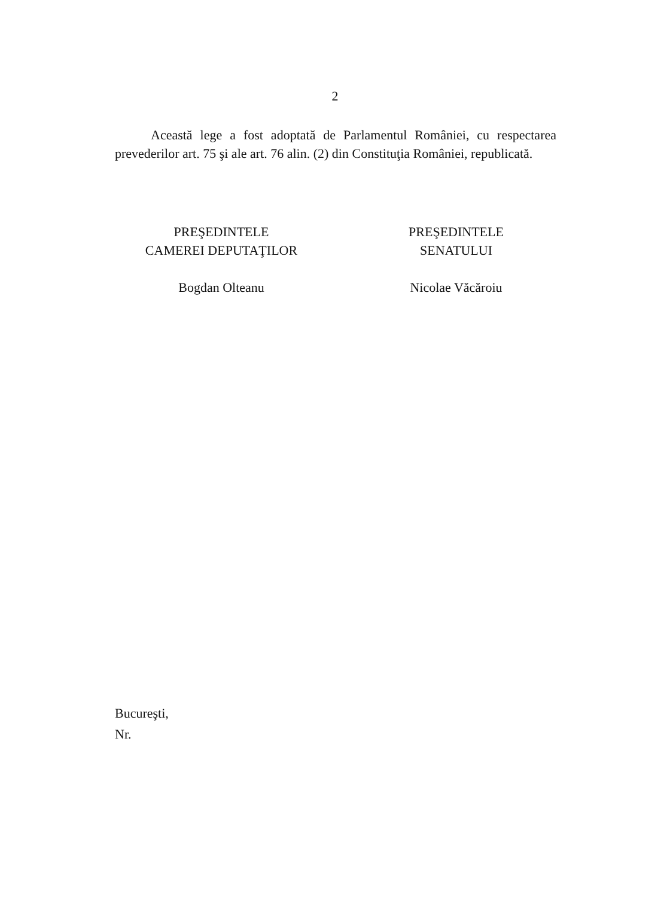2
Această lege a fost adoptată de Parlamentul României, cu respectarea prevederilor art. 75 şi ale art. 76 alin. (2) din Constituţia României, republicată.
PREŞEDINTELE
CAMEREI DEPUTAŢILOR
Bogdan Olteanu
PREŞEDINTELE
SENATULUI
Nicolae Văcăroiu
Bucureşti,
Nr.